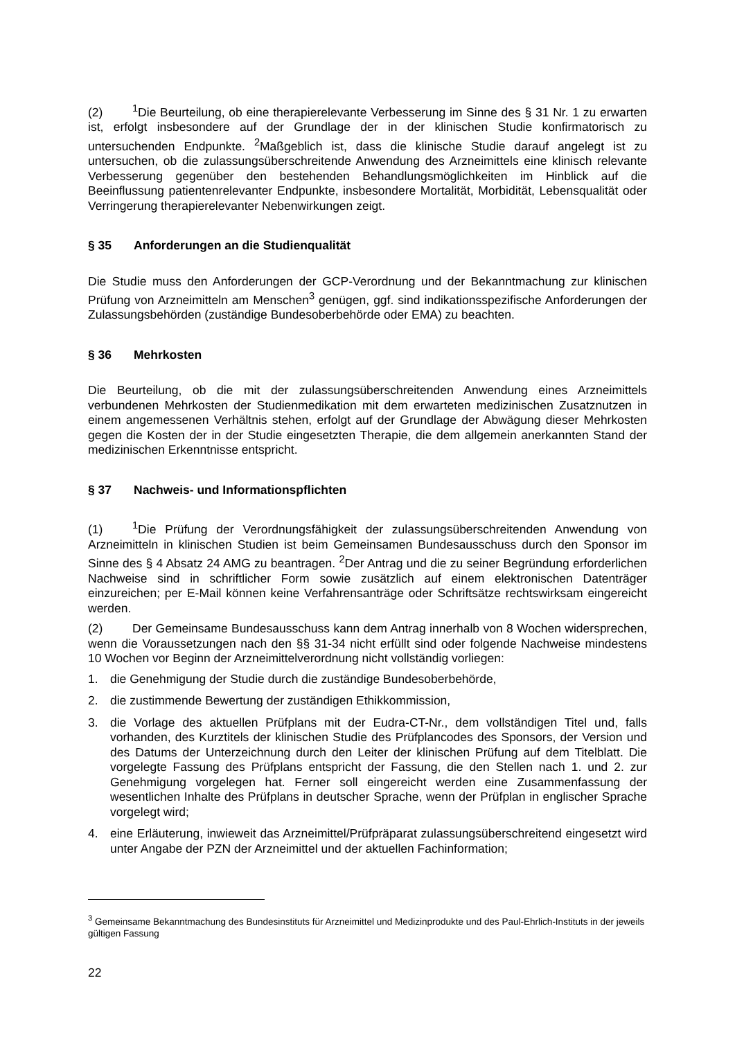(2)<sup>1</sup>Die Beurteilung, ob eine therapierelevante Verbesserung im Sinne des § 31 Nr. 1 zu erwarten ist, erfolgt insbesondere auf der Grundlage der in der klinischen Studie konfirmatorisch zu untersuchenden Endpunkte. <sup>2</sup>Maßgeblich ist, dass die klinische Studie darauf angelegt ist zu untersuchen, ob die zulassungsüberschreitende Anwendung des Arzneimittels eine klinisch relevante Verbesserung gegenüber den bestehenden Behandlungsmöglichkeiten im Hinblick auf die Beeinflussung patientenrelevanter Endpunkte, insbesondere Mortalität, Morbidität, Lebensqualität oder Verringerung therapierelevanter Nebenwirkungen zeigt.
§ 35 Anforderungen an die Studienqualität
Die Studie muss den Anforderungen der GCP-Verordnung und der Bekanntmachung zur klinischen Prüfung von Arzneimitteln am Menschen<sup>3</sup> genügen, ggf. sind indikationsspezifische Anforderungen der Zulassungsbehörden (zuständige Bundesoberbehörde oder EMA) zu beachten.
§ 36 Mehrkosten
Die Beurteilung, ob die mit der zulassungsüberschreitenden Anwendung eines Arzneimittels verbundenen Mehrkosten der Studienmedikation mit dem erwarteten medizinischen Zusatznutzen in einem angemessenen Verhältnis stehen, erfolgt auf der Grundlage der Abwägung dieser Mehrkosten gegen die Kosten der in der Studie eingesetzten Therapie, die dem allgemein anerkannten Stand der medizinischen Erkenntnisse entspricht.
§ 37 Nachweis- und Informationspflichten
(1)<sup>1</sup>Die Prüfung der Verordnungsfähigkeit der zulassungsüberschreitenden Anwendung von Arzneimitteln in klinischen Studien ist beim Gemeinsamen Bundesausschuss durch den Sponsor im Sinne des § 4 Absatz 24 AMG zu beantragen. <sup>2</sup>Der Antrag und die zu seiner Begründung erforderlichen Nachweise sind in schriftlicher Form sowie zusätzlich auf einem elektronischen Datenträger einzureichen; per E-Mail können keine Verfahrensanträge oder Schriftsätze rechtswirksam eingereicht werden.
(2) Der Gemeinsame Bundesausschuss kann dem Antrag innerhalb von 8 Wochen widersprechen, wenn die Voraussetzungen nach den §§ 31-34 nicht erfüllt sind oder folgende Nachweise mindestens 10 Wochen vor Beginn der Arzneimittelverordnung nicht vollständig vorliegen:
1. die Genehmigung der Studie durch die zuständige Bundesoberbehörde,
2. die zustimmende Bewertung der zuständigen Ethikkommission,
3. die Vorlage des aktuellen Prüfplans mit der Eudra-CT-Nr., dem vollständigen Titel und, falls vorhanden, des Kurztitels der klinischen Studie des Prüfplancodes des Sponsors, der Version und des Datums der Unterzeichnung durch den Leiter der klinischen Prüfung auf dem Titelblatt. Die vorgelegte Fassung des Prüfplans entspricht der Fassung, die den Stellen nach 1. und 2. zur Genehmigung vorgelegen hat. Ferner soll eingereicht werden eine Zusammenfassung der wesentlichen Inhalte des Prüfplans in deutscher Sprache, wenn der Prüfplan in englischer Sprache vorgelegt wird;
4. eine Erläuterung, inwieweit das Arzneimittel/Prüfpräparat zulassungsüberschreitend eingesetzt wird unter Angabe der PZN der Arzneimittel und der aktuellen Fachinformation;
<sup>3</sup> Gemeinsame Bekanntmachung des Bundesinstituts für Arzneimittel und Medizinprodukte und des Paul-Ehrlich-Instituts in der jeweils gültigen Fassung
22